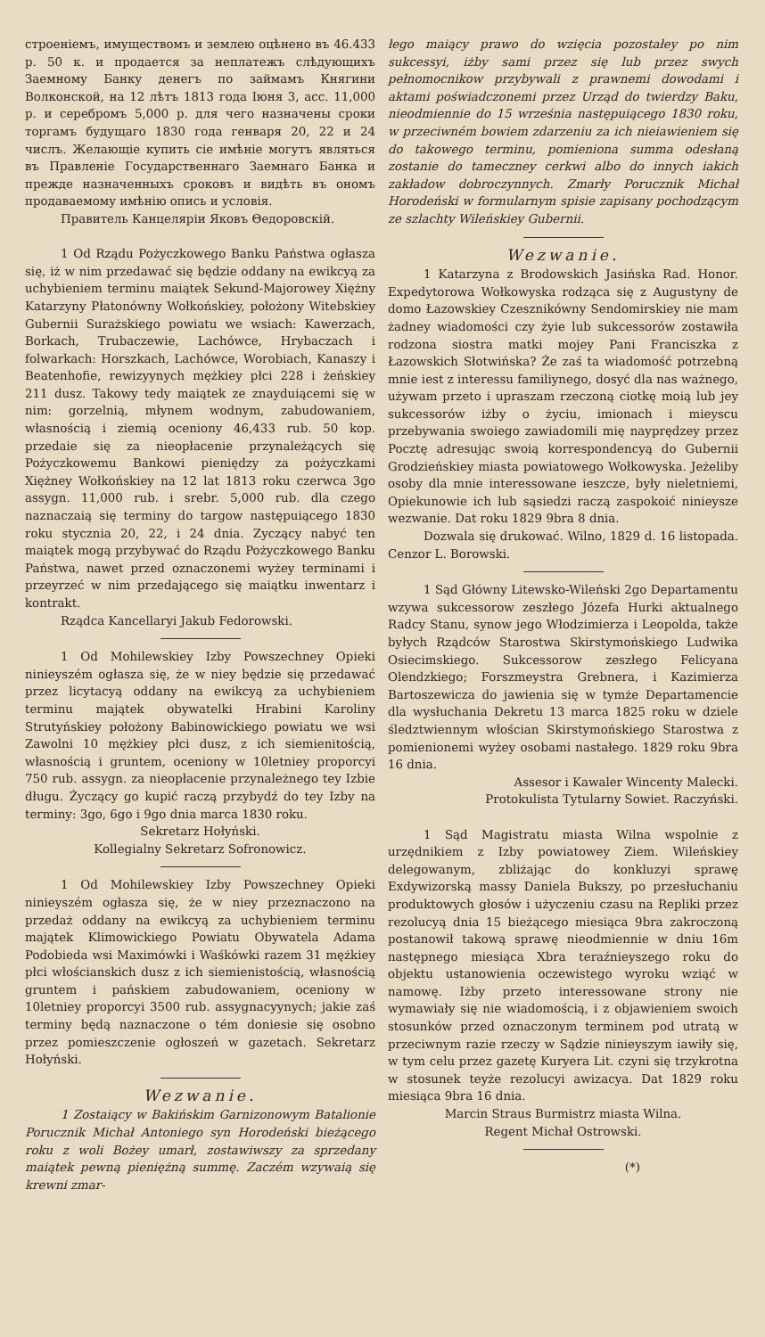строенiемъ, имуществомъ и землею оцѣнено въ 46.433 р. 50 к. и продается за неплатежъ слѣдующихъ Заемному Банку денегъ по займамъ Княгини Волконской, на 12 лѣтъ 1813 года Iюня 3, асс. 11,000 р. и серебромъ 5,000 р. для чего назначены сроки торгамъ будущаго 1830 года генваря 20, 22 и 24 числъ. Желающiе купить сiе имѣнiе могутъ являться въ Правленiе Государственнаго Заемнаго Банка и прежде назначенныхъ сроковъ и видѣть въ ономъ продаваемому имѣнiю опись и условiя.
Правитель Канцелярiи Яковъ Θедоровскiй.
1 Od Rządu Pożyczkowego Banku Państwa ogłasza się, iż w nim przedawać się będzie oddany na ewikcyą za uchybieniem terminu maiątek Sekund-Majorowey Xiężny Katarzyny Płatonówny Wołkońskiey, położony Witebskiey Gubernii Surażskiego powiatu we wsiach: Kawerzach, Borkach, Trubaczewie, Lachówce, Hrybaczach i folwarkach: Horszkach, Lachówce, Worobiach, Kanaszy i Beatenhofie, rewizyynych mężkiey płci 228 i żeńskiey 211 dusz. Takowy tedy maiątek ze znayduiącemi się w nim: gorzelnią, młynem wodnym, zabudowaniem, własnością i ziemią oceniony 46,433 rub. 50 kop. przedaie się za nieopłacenie przynależących się Pożyczkowemu Bankowi pieniędzy za pożyczkami Xiężney Wołkońskiey na 12 lat 1813 roku czerwca 3go assygn. 11,000 rub. i srebr. 5,000 rub. dla czego naznaczaią się terminy do targow następuiącego 1830 roku stycznia 20, 22, i 24 dnia. Zyczący nabyć ten maiątek mogą przybywać do Rządu Pożyczkowego Banku Państwa, nawet przed oznaczonemi wyżey terminami i przeyrzeć w nim przedającego się maiątku inwentarz i kontrakt.
Rządca Kancellaryi Jakub Fedorowski.
1 Od Mohilewskiey Izby Powszechney Opieki ninieyszém ogłasza się, że w niey będzie się przedawać przez licytacyą oddany na ewikcyą za uchybieniem terminu majątek obywatelki Hrabini Karoliny Strutyńskiey położony Babinowickiego powiatu we wsi Zawolni 10 mężkiey płci dusz, z ich siemienitością, własnością i gruntem, oceniony w 10letniey proporcyi 750 rub. assygn. za nieopłacenie przynależnego tey Izbie długu. Życzący go kupić raczą przybydź do tey Izby na terminy: 3go, 6go i 9go dnia marca 1830 roku.
Sekretarz Hołyński.
Kollegialny Sekretarz Sofronowicz.
1 Od Mohilewskiey Izby Powszechney Opieki ninieyszém ogłasza się, że w niey przeznaczono na przedaż oddany na ewikcyą za uchybieniem terminu majątek Klimowickiego Powiatu Obywatela Adama Podobieda wsi Maximówki i Waśkówki razem 31 mężkiey płci włościanskich dusz z ich siemienistością, własnością gruntem i pańskiem zabudowaniem, oceniony w 10letniey proporcyi 3500 rub. assygnacyynych; jakie zaś terminy będą naznaczone o tém doniesie się osobno przez pomieszczenie ogłoszeń w gazetach. Sekretarz Hołyński.
Wezwanie.
1 Zostaiący w Bakińskim Garnizonowym Batalionie Porucznik Michał Antoniego syn Horodeński bieżącego roku z woli Bożey umarł, zostawiwszy za sprzedany maiątek pewną pieniężną summę. Zaczém wzywaią się krewni zmar-
łego maiący prawo do wzięcia pozostałey po nim sukcessyi, iżby sami przez się lub przez swych pełnomocnikow przybywali z prawnemi dowodami i aktami poświadczonemi przez Urząd do twierdzy Baku, nieodmiennie do 15 września następuiącego 1830 roku, w przeciwném bowiem zdarzeniu za ich nieiawieniem się do takowego terminu, pomieniona summa odesłaną zostanie do tameczney cerkwi albo do innych iakich zakładow dobroczynnych. Zmarły Porucznik Michał Horodeński w formularnym spisie zapisany pochodzącym ze szlachty Wileńskiey Gubernii.
Wezwanie.
1 Katarzyna z Brodowskich Jasińska Rad. Honor. Expedytorowa Wołkowyska rodząca się z Augustyny de domo Łazowskiey Czesznikówny Sendomirskiey nie mam żadney wiadomości czy żyie lub sukcessorów zostawiła rodzona siostra matki mojey Pani Franciszka z Łazowskich Słotwińska? Że zaś ta wiadomość potrzebną mnie iest z interessu familiynego, dosyć dla nas ważnego, używam przeto i upraszam rzeczoną ciotkę moią lub jey sukcessorów iżby o życiu, imionach i mieyscu przebywania swoiego zawiadomili mię nayprędzey przez Pocztę adresując swoią korrespondencyą do Gubernii Grodzieńskiey miasta powiatowego Wołkowyska. Jeżeliby osoby dla mnie interessowane ieszcze, były nieletniemi, Opiekunowie ich lub sąsiedzi raczą zaspokoić ninieysze wezwanie. Dat roku 1829 9bra 8 dnia.
Dozwala się drukować. Wilno, 1829 d. 16 listopada. Cenzor L. Borowski.
1 Sąd Główny Litewsko-Wileński 2go Departamentu wzywa sukcessorow zeszłego Józefa Hurki aktualnego Radcy Stanu, synow jego Włodzimierza i Leopolda, także byłych Rządców Starostwa Skirstymońskiego Ludwika Osiecimskiego. Sukcessorow zeszłego Felicyana Olendzkiego; Forszmeystra Grebnera, i Kazimierza Bartoszewicza do jawienia się w tymże Departamencie dla wysłuchania Dekretu 13 marca 1825 roku w dziele śledztwiennym włościan Skirstymońskiego Starostwa z pomienionemi wyżey osobami nastałego. 1829 roku 9bra 16 dnia.
Assesor i Kawaler Wincenty Malecki.
Protokulista Tytularny Sowiet. Raczyński.
1 Sąd Magistratu miasta Wilna wspolnie z urzędnikiem z Izby powiatowey Ziem. Wileńskiey delegowanym, zbliżając do konkluzyi sprawę Exdywizorską massy Daniela Bukszy, po przesłuchaniu produktowych głosów i użyczeniu czasu na Repliki przez rezolucyą dnia 15 bieżącego miesiąca 9bra zakroczoną postanowił takową sprawę nieodmiennie w dniu 16m następnego miesiąca Xbra teraźnieyszego roku do objektu ustanowienia oczewistego wyroku wziąć w namowę. Iżby przeto interessowane strony nie wymawiały się nie wiadomością, i z objawieniem swoich stosunków przed oznaczonym terminem pod utratą w przeciwnym razie rzeczy w Sądzie ninieyszym iawiły się, w tym celu przez gazetę Kuryera Lit. czyni się trzykrotna w stosunek teyże rezolucyi awizacya. Dat 1829 roku miesiąca 9bra 16 dnia.
Marcin Straus Burmistrz miasta Wilna.
Regent Michał Ostrowski.
(*)